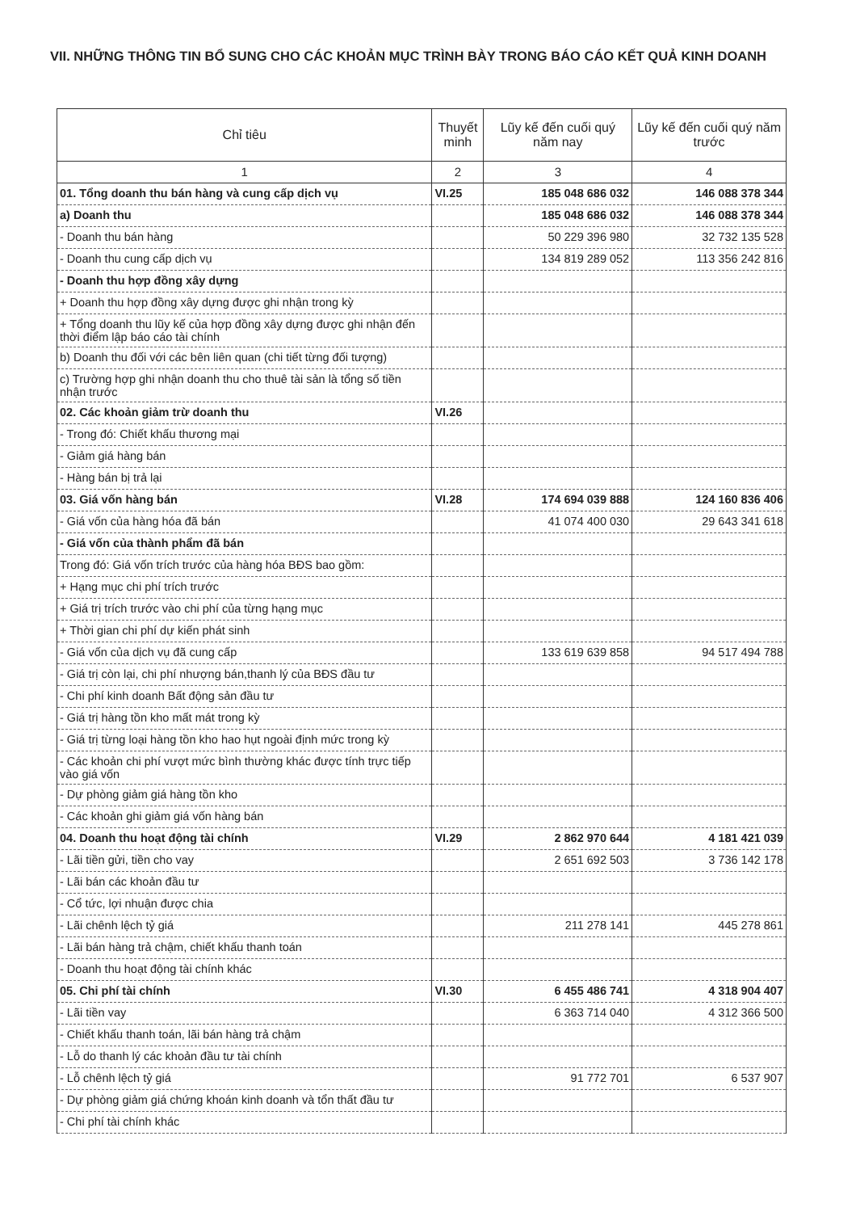VII. NHỮNG THÔNG TIN BỔ SUNG CHO CÁC KHOẢN MỤC TRÌNH BÀY TRONG BÁO CÁO KẾT QUẢ KINH DOANH
| Chỉ tiêu | Thuyết minh | Lũy kế đến cuối quý năm nay | Lũy kế đến cuối quý năm trước |
| --- | --- | --- | --- |
| 1 | 2 | 3 | 4 |
| 01. Tổng doanh thu bán hàng và cung cấp dịch vụ | VI.25 | 185 048 686 032 | 146 088 378 344 |
| a) Doanh thu | | 185 048 686 032 | 146 088 378 344 |
| - Doanh thu bán hàng | | 50 229 396 980 | 32 732 135 528 |
| - Doanh thu cung cấp dịch vụ | | 134 819 289 052 | 113 356 242 816 |
| - Doanh thu hợp đồng xây dựng | | | |
| + Doanh thu hợp đồng xây dựng được ghi nhận trong kỳ | | | |
| + Tổng doanh thu lũy kế của hợp đồng xây dựng được ghi nhận đến thời điểm lập báo cáo tài chính | | | |
| b) Doanh thu đối với các bên liên quan (chi tiết từng đối tượng) | | | |
| c) Trường hợp ghi nhận doanh thu cho thuê tài sản là tổng số tiền nhận trước | | | |
| 02. Các khoản giảm trừ doanh thu | VI.26 | | |
| - Trong đó: Chiết khấu thương mại | | | |
| - Giảm giá hàng bán | | | |
| - Hàng bán bị trả lại | | | |
| 03. Giá vốn hàng bán | VI.28 | 174 694 039 888 | 124 160 836 406 |
| - Giá vốn của hàng hóa đã bán | | 41 074 400 030 | 29 643 341 618 |
| - Giá vốn của thành phẩm đã bán | | | |
| Trong đó: Giá vốn trích trước của hàng hóa BĐS bao gồm: | | | |
| + Hạng mục chi phí trích trước | | | |
| + Giá trị trích trước vào chi phí của từng hạng mục | | | |
| + Thời gian chi phí dự kiến phát sinh | | | |
| - Giá vốn của dịch vụ đã cung cấp | | 133 619 639 858 | 94 517 494 788 |
| - Giá trị còn lại, chi phí nhượng bán,thanh lý của BĐS đầu tư | | | |
| - Chi phí kinh doanh Bất động sản đầu tư | | | |
| - Giá trị hàng tồn kho mất mát trong kỳ | | | |
| - Giá trị từng loại hàng tồn kho hao hụt ngoài định mức trong kỳ | | | |
| - Các khoản chi phí vượt mức bình thường khác được tính trực tiếp vào giá vốn | | | |
| - Dự phòng giảm giá hàng tồn kho | | | |
| - Các khoản ghi giảm giá vốn hàng bán | | | |
| 04. Doanh thu hoạt động tài chính | VI.29 | 2 862 970 644 | 4 181 421 039 |
| - Lãi tiền gửi, tiền cho vay | | 2 651 692 503 | 3 736 142 178 |
| - Lãi bán các khoản đầu tư | | | |
| - Cổ tức, lợi nhuận được chia | | | |
| - Lãi chênh lệch tỷ giá | | 211 278 141 | 445 278 861 |
| - Lãi bán hàng trả chậm, chiết khấu thanh toán | | | |
| - Doanh thu hoạt động tài chính khác | | | |
| 05. Chi phí tài chính | VI.30 | 6 455 486 741 | 4 318 904 407 |
| - Lãi tiền vay | | 6 363 714 040 | 4 312 366 500 |
| - Chiết khấu thanh toán, lãi bán hàng trả chậm | | | |
| - Lỗ do thanh lý các khoản đầu tư tài chính | | | |
| - Lỗ chênh lệch tỷ giá | | 91 772 701 | 6 537 907 |
| - Dự phòng giảm giá chứng khoán kinh doanh và tổn thất đầu tư | | | |
| - Chi phí tài chính khác | | | |